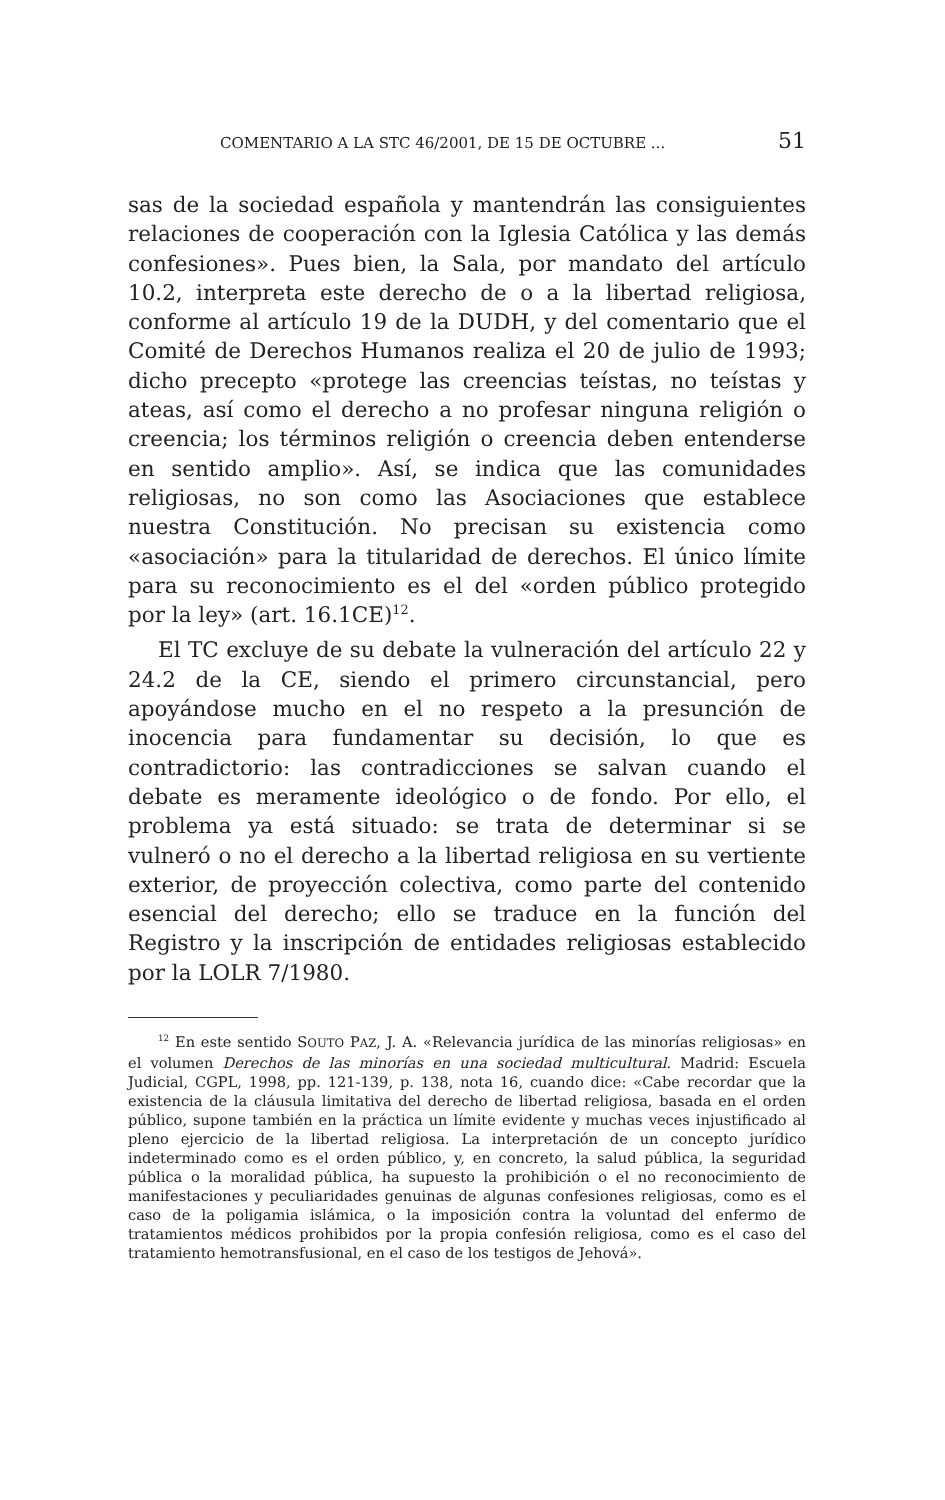COMENTARIO A LA STC 46/2001, DE 15 DE OCTUBRE ... 51
sas de la sociedad española y mantendrán las consiguientes relaciones de cooperación con la Iglesia Católica y las demás confesiones». Pues bien, la Sala, por mandato del artículo 10.2, interpreta este derecho de o a la libertad religiosa, conforme al artículo 19 de la DUDH, y del comentario que el Comité de Derechos Humanos realiza el 20 de julio de 1993; dicho precepto «protege las creencias teístas, no teístas y ateas, así como el derecho a no profesar ninguna religión o creencia; los términos religión o creencia deben entenderse en sentido amplio». Así, se indica que las comunidades religiosas, no son como las Asociaciones que establece nuestra Constitución. No precisan su existencia como «asociación» para la titularidad de derechos. El único límite para su reconocimiento es el del «orden público protegido por la ley» (art. 16.1CE)<sup>12</sup>.
El TC excluye de su debate la vulneración del artículo 22 y 24.2 de la CE, siendo el primero circunstancial, pero apoyándose mucho en el no respeto a la presunción de inocencia para fundamentar su decisión, lo que es contradictorio: las contradicciones se salvan cuando el debate es meramente ideológico o de fondo. Por ello, el problema ya está situado: se trata de determinar si se vulneró o no el derecho a la libertad religiosa en su vertiente exterior, de proyección colectiva, como parte del contenido esencial del derecho; ello se traduce en la función del Registro y la inscripción de entidades religiosas establecido por la LOLR 7/1980.
<sup>12</sup> En este sentido SOUTO PAZ, J. A. «Relevancia jurídica de las minorías religiosas» en el volumen Derechos de las minorías en una sociedad multicultural. Madrid: Escuela Judicial, CGPL, 1998, pp. 121-139, p. 138, nota 16, cuando dice: «Cabe recordar que la existencia de la cláusula limitativa del derecho de libertad religiosa, basada en el orden público, supone también en la práctica un límite evidente y muchas veces injustificado al pleno ejercicio de la libertad religiosa. La interpretación de un concepto jurídico indeterminado como es el orden público, y, en concreto, la salud pública, la seguridad pública o la moralidad pública, ha supuesto la prohibición o el no reconocimiento de manifestaciones y peculiaridades genuinas de algunas confesiones religiosas, como es el caso de la poligamia islámica, o la imposición contra la voluntad del enfermo de tratamientos médicos prohibidos por la propia confesión religiosa, como es el caso del tratamiento hemotransfusional, en el caso de los testigos de Jehová».